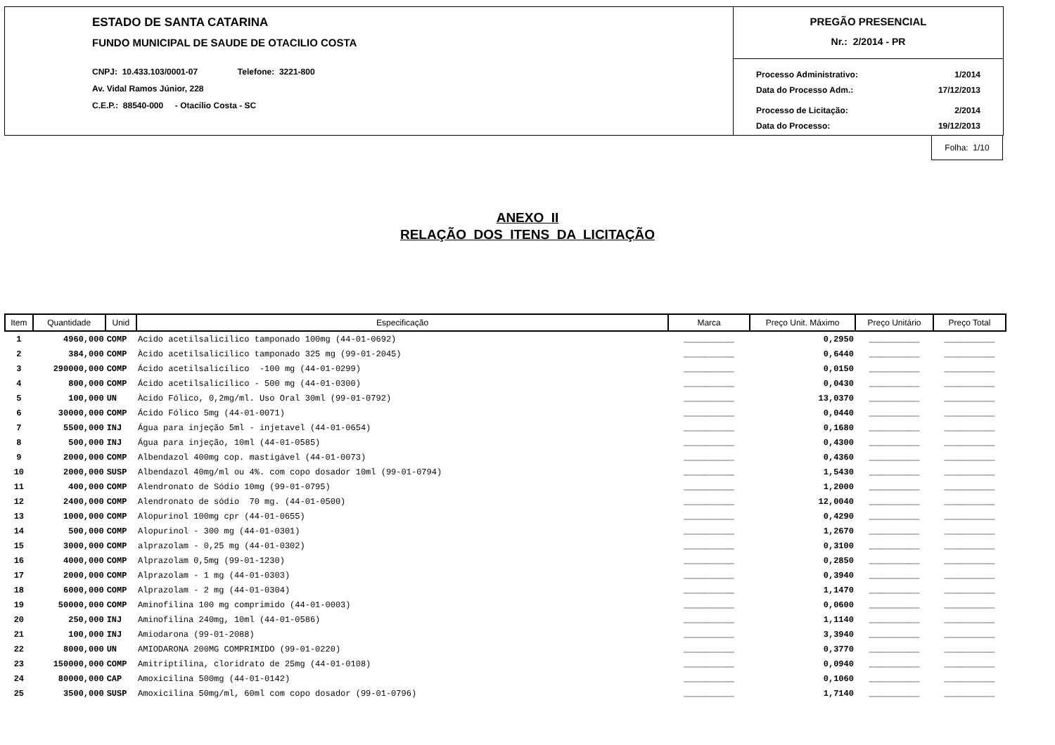ESTADO DE SANTA CATARINA
FUNDO MUNICIPAL DE SAUDE DE OTACILIO COSTA
CNPJ: 10.433.103/0001-07 Telefone: 3221-800
Av. Vidal Ramos Júnior, 228
C.E.P.: 88540-000 - Otacílio Costa - SC
PREGÃO PRESENCIAL
Nr.: 2/2014 - PR
| Processo Administrativo: | 1/2014 |
| Data do Processo Adm.: | 17/12/2013 |
| Processo de Licitação: | 2/2014 |
| Data do Processo: | 19/12/2013 |
Folha: 1/10
ANEXO II
RELAÇÃO DOS ITENS DA LICITAÇÃO
| Item | Quantidade | Unid | Especificação | Marca | Preço Unit. Máximo | Preço Unitário | Preço Total |
| --- | --- | --- | --- | --- | --- | --- | --- |
| 1 | 4960,000 | COMP | Acido acetilsalicilico tamponado 100mg (44-01-0692) | __________ | 0,2950 | __________ | __________ |
| 2 | 384,000 | COMP | Àcido acetilsalicílico tamponado 325 mg (99-01-2045) | __________ | 0,6440 | __________ | __________ |
| 3 | 290000,000 | COMP | Ácido acetilsalicílico -100 mg (44-01-0299) | __________ | 0,0150 | __________ | __________ |
| 4 | 800,000 | COMP | Ácido acetilsalicílico - 500 mg (44-01-0300) | __________ | 0,0430 | __________ | __________ |
| 5 | 100,000 | UN | Àcido Fólico, 0,2mg/ml. Uso Oral 30ml (99-01-0792) | __________ | 13,0370 | __________ | __________ |
| 6 | 30000,000 | COMP | Ácido Fólico 5mg (44-01-0071) | __________ | 0,0440 | __________ | __________ |
| 7 | 5500,000 | INJ | Água para injeção 5ml - injetavel (44-01-0654) | __________ | 0,1680 | __________ | __________ |
| 8 | 500,000 | INJ | Água para injeção, 10ml (44-01-0585) | __________ | 0,4300 | __________ | __________ |
| 9 | 2000,000 | COMP | Albendazol 400mg cop. mastigável (44-01-0073) | __________ | 0,4360 | __________ | __________ |
| 10 | 2000,000 | SUSP | Albendazol 40mg/ml ou 4%. com copo dosador 10ml (99-01-0794) | __________ | 1,5430 | __________ | __________ |
| 11 | 400,000 | COMP | Alendronato de Sódio 10mg (99-01-0795) | __________ | 1,2000 | __________ | __________ |
| 12 | 2400,000 | COMP | Alendronato de sódio 70 mg. (44-01-0500) | __________ | 12,0040 | __________ | __________ |
| 13 | 1000,000 | COMP | Alopurinol 100mg cpr (44-01-0655) | __________ | 0,4290 | __________ | __________ |
| 14 | 500,000 | COMP | Alopurinol - 300 mg (44-01-0301) | __________ | 1,2670 | __________ | __________ |
| 15 | 3000,000 | COMP | alprazolam - 0,25 mg (44-01-0302) | __________ | 0,3100 | __________ | __________ |
| 16 | 4000,000 | COMP | Alprazolam 0,5mg (99-01-1230) | __________ | 0,2850 | __________ | __________ |
| 17 | 2000,000 | COMP | Alprazolam - 1 mg (44-01-0303) | __________ | 0,3940 | __________ | __________ |
| 18 | 6000,000 | COMP | Alprazolam - 2 mg (44-01-0304) | __________ | 1,1470 | __________ | __________ |
| 19 | 50000,000 | COMP | Aminofilina 100 mg comprimido (44-01-0003) | __________ | 0,0600 | __________ | __________ |
| 20 | 250,000 | INJ | Aminofilina 240mg, 10ml (44-01-0586) | __________ | 1,1140 | __________ | __________ |
| 21 | 100,000 | INJ | Amiodarona (99-01-2088) | __________ | 3,3940 | __________ | __________ |
| 22 | 8000,000 | UN | AMIODARONA 200MG COMPRIMIDO (99-01-0220) | __________ | 0,3770 | __________ | __________ |
| 23 | 150000,000 | COMP | Amitriptilina, cloridrato de 25mg (44-01-0108) | __________ | 0,0940 | __________ | __________ |
| 24 | 80000,000 | CAP | Amoxicilina 500mg (44-01-0142) | __________ | 0,1060 | __________ | __________ |
| 25 | 3500,000 | SUSP | Amoxicilina 50mg/ml, 60ml com copo dosador (99-01-0796) | __________ | 1,7140 | __________ | __________ |